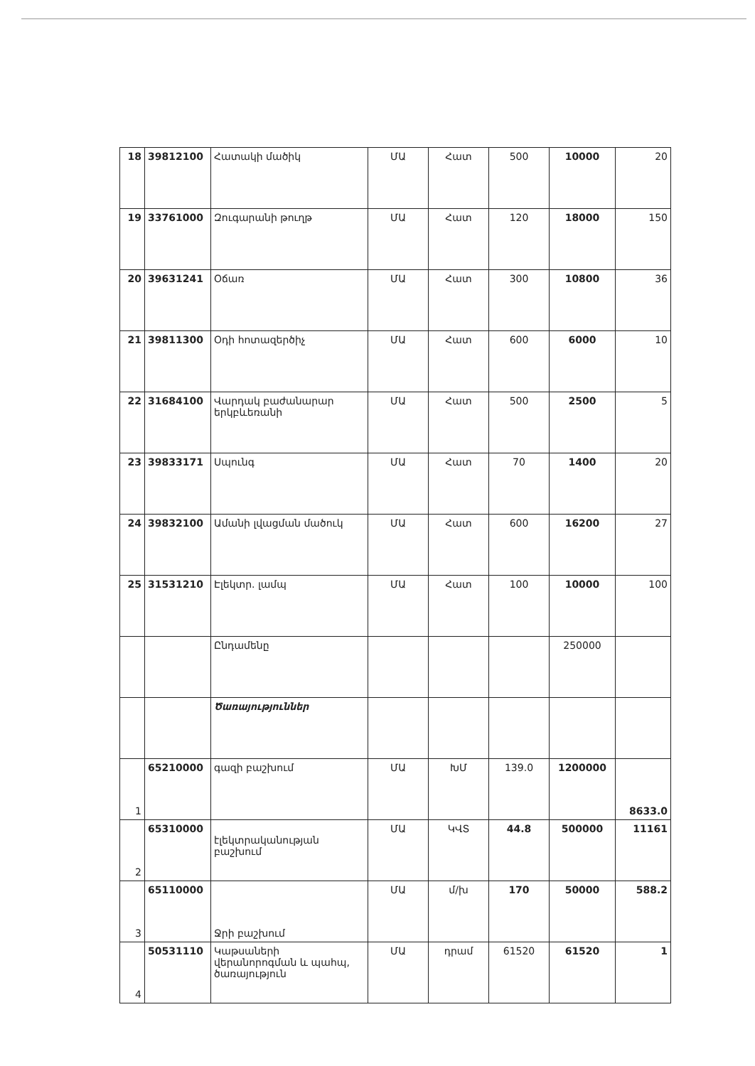| 18 | 39812100 | Հատակի մածիկ | ՄԱ | Հատ | 500 | 10000 | 20 |
| 19 | 33761000 | Զուգարանի թուղթ | ՄԱ | Հատ | 120 | 18000 | 150 |
| 20 | 39631241 | Օճառ | ՄԱ | Հատ | 300 | 10800 | 36 |
| 21 | 39811300 | Օդի հոտազերծիչ | ՄԱ | Հատ | 600 | 6000 | 10 |
| 22 | 31684100 | Վարդակ բաժանարար երկբևեռանի | ՄԱ | Հատ | 500 | 2500 | 5 |
| 23 | 39833171 | Սպունգ | ՄԱ | Հատ | 70 | 1400 | 20 |
| 24 | 39832100 | Ամանի լվացման մածուկ | ՄԱ | Հատ | 600 | 16200 | 27 |
| 25 | 31531210 | Էլեկտր. լամպ | ՄԱ | Հատ | 100 | 10000 | 100 |
| | | Ընդամենը | | | | 250000 | |
| | | Ծառայություններ | | | | | |
| 1 | 65210000 | գազի բաշխում | ՄԱ | ԽՄ | 139.0 | 1200000 | 8633.0 |
| 2 | 65310000 | էլեկտրականության բաշխում | ՄԱ | ԿՎՏ | 44.8 | 500000 | 11161 |
| 3 | 65110000 | Ջրի բաշխում | ՄԱ | մ/խ | 170 | 50000 | 588.2 |
| 4 | 50531110 | Կաթսաների վերանորոգման և պահպ, ծառայություն | ՄԱ | դրամ | 61520 | 61520 | 1 |